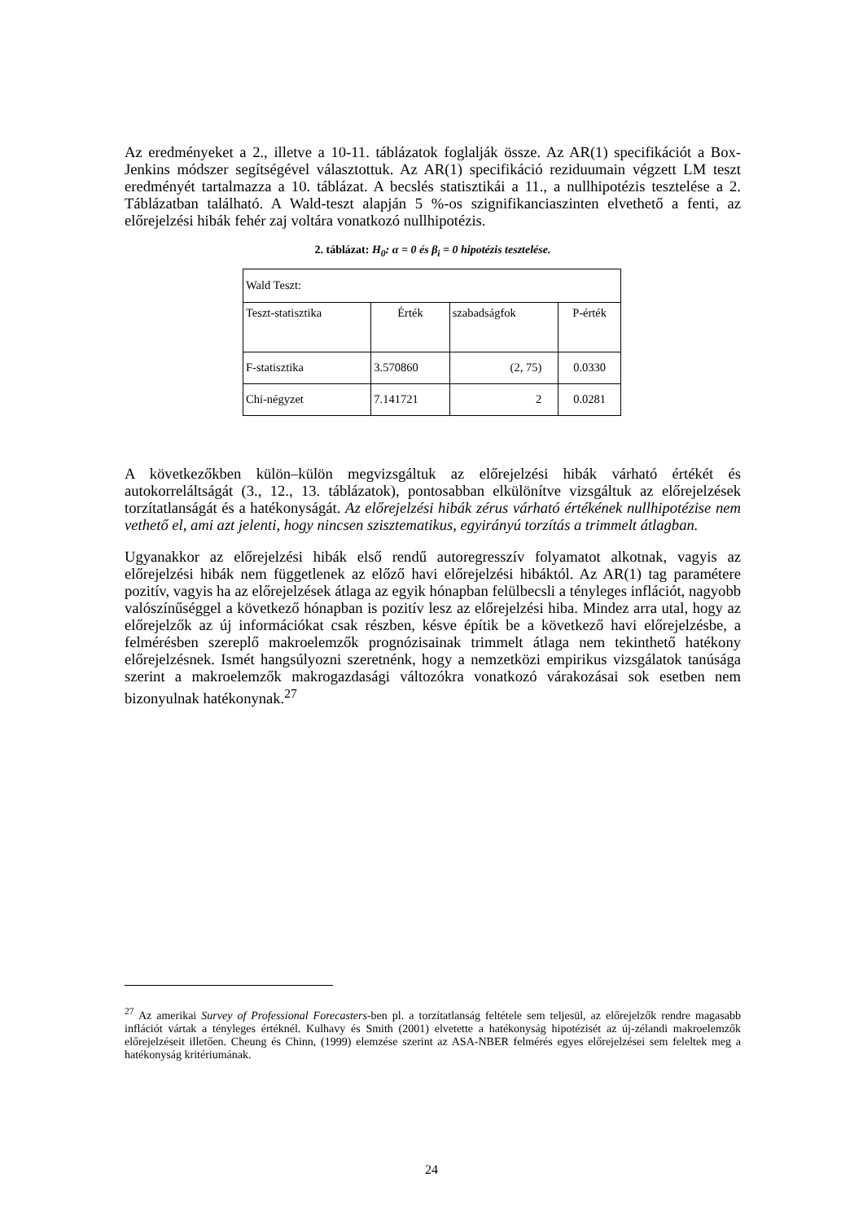Az eredményeket a 2., illetve a 10-11. táblázatok foglalják össze. Az AR(1) specifikációt a Box-Jenkins módszer segítségével választottuk. Az AR(1) specifikáció reziduumain végzett LM teszt eredményét tartalmazza a 10. táblázat. A becslés statisztikái a 11., a nullhipotézis tesztelése a 2. Táblázatban található. A Wald-teszt alapján 5 %-os szignifikanciaszinten elvethető a fenti, az előrejelzési hibák fehér zaj voltára vonatkozó nullhipotézis.
2. táblázat: H<sub>0</sub>: α = 0 és β<sub>i</sub> = 0 hipotézis tesztelése.
| Wald Teszt: | | | |
| Teszt-statisztika | Érték | szabadságfok | P-érték |
| F-statisztika | 3.570860 | (2, 75) | 0.0330 |
| Chi-négyzet | 7.141721 | 2 | 0.0281 |
A következőkben külön–külön megvizsgáltuk az előrejelzési hibák várható értékét és autokorreláltságát (3., 12., 13. táblázatok), pontosabban elkülönítve vizsgáltuk az előrejelzések torzítatlanságát és a hatékonyságát. Az előrejelzési hibák zérus várható értékének nullhipotézise nem vethető el, ami azt jelenti, hogy nincsen szisztematikus, egyirányú torzítás a trimmelt átlagban.
Ugyanakkor az előrejelzési hibák első rendű autoregresszív folyamatot alkotnak, vagyis az előrejelzési hibák nem függetlenek az előző havi előrejelzési hibáktól. Az AR(1) tag paramétere pozitív, vagyis ha az előrejelzések átlaga az egyik hónapban felülbecsli a tényleges inflációt, nagyobb valószínűséggel a következő hónapban is pozitív lesz az előrejelzési hiba. Mindez arra utal, hogy az előrejelzők az új információkat csak részben, késve építik be a következő havi előrejelzésbe, a felmérésben szereplő makroelemzők prognózisainak trimmelt átlaga nem tekinthető hatékony előrejelzésnek. Ismét hangsúlyozni szeretnénk, hogy a nemzetközi empirikus vizsgálatok tanúsága szerint a makroelemzők makrogazdasági változókra vonatkozó várakozásai sok esetben nem bizonyulnak hatékonynak.<sup>27</sup>
<sup>27</sup> Az amerikai Survey of Professional Forecasters-ben pl. a torzítatlanság feltétele sem teljesül, az előrejelzők rendre magasabb inflációt vártak a tényleges értéknél. Kulhavy és Smith (2001) elvetette a hatékonyság hipotézisét az új-zélandi makroelemzők előrejelzéseit illetően. Cheung és Chinn, (1999) elemzése szerint az ASA-NBER felmérés egyes előrejelzései sem feleltek meg a hatékonyság kritériumának.
24